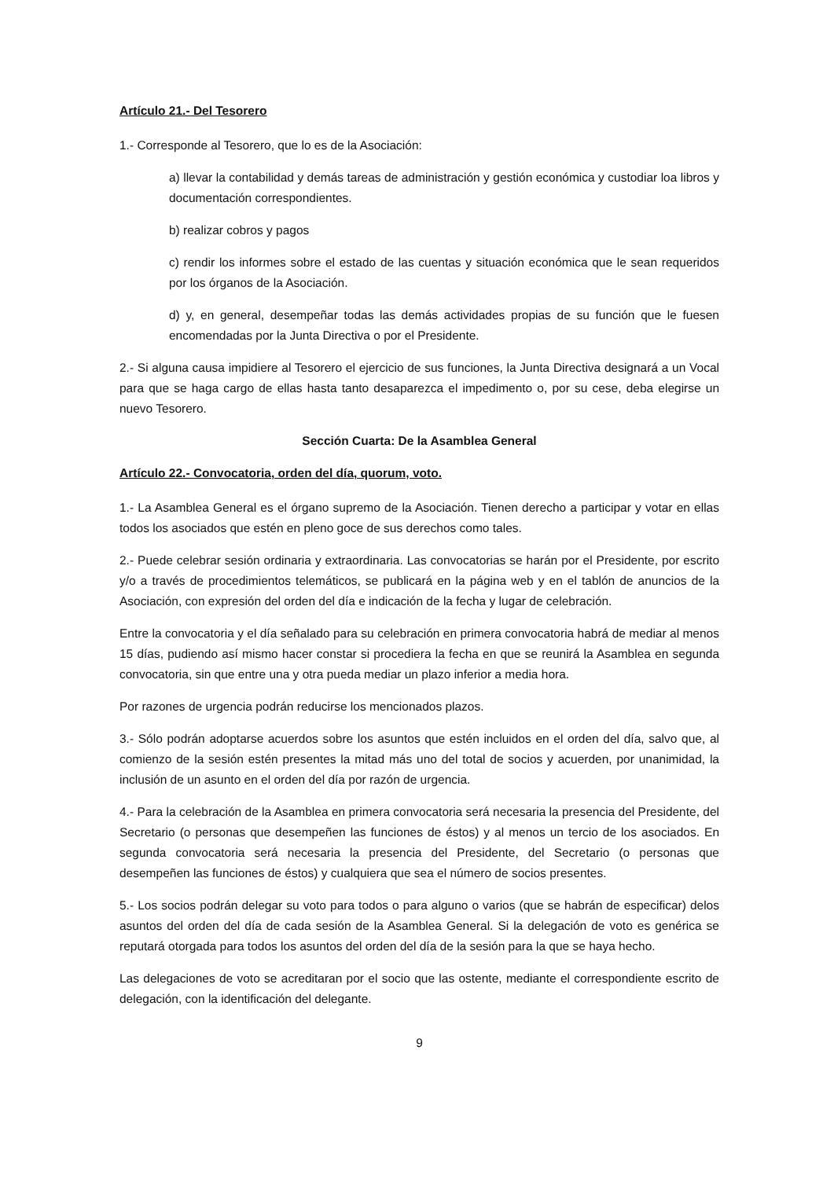Artículo 21.- Del Tesorero
1.- Corresponde al Tesorero, que lo es de la Asociación:
a) llevar la contabilidad y demás tareas de administración y gestión económica y custodiar loa libros y documentación correspondientes.
b) realizar cobros y pagos
c) rendir los informes sobre el estado de las cuentas y situación económica que le sean requeridos por los órganos de la Asociación.
d) y, en general, desempeñar todas las demás actividades propias de su función que le fuesen encomendadas por la Junta Directiva o por el Presidente.
2.- Si alguna causa impidiere al Tesorero el ejercicio de sus funciones, la Junta Directiva designará a un Vocal para que se haga cargo de ellas hasta tanto desaparezca el impedimento o, por su cese, deba elegirse un nuevo Tesorero.
Sección Cuarta: De la Asamblea General
Artículo 22.- Convocatoria, orden del día, quorum, voto.
1.- La Asamblea General es el órgano supremo de la Asociación. Tienen derecho a participar y votar en ellas todos los asociados que estén en pleno goce de sus derechos como tales.
2.- Puede celebrar sesión ordinaria y extraordinaria. Las convocatorias se harán por el Presidente, por escrito y/o a través de procedimientos telemáticos, se publicará en la página web y en el tablón de anuncios de la Asociación, con expresión del orden del día e indicación de la fecha y lugar de celebración.
Entre la convocatoria y el día señalado para su celebración en primera convocatoria habrá de mediar al menos 15 días, pudiendo así mismo hacer constar si procediera la fecha en que se reunirá la Asamblea en segunda convocatoria, sin que entre una y otra pueda mediar un plazo inferior a media hora.
Por razones de urgencia podrán reducirse los mencionados plazos.
3.- Sólo podrán adoptarse acuerdos sobre los asuntos que estén incluidos en el orden del día, salvo que, al comienzo de la sesión estén presentes la mitad más uno del total de socios y acuerden, por unanimidad, la inclusión de un asunto en el orden del día por razón de urgencia.
4.- Para la celebración de la Asamblea en primera convocatoria será necesaria la presencia del Presidente, del Secretario (o personas que desempeñen las funciones de éstos) y al menos un tercio de los asociados. En segunda convocatoria será necesaria la presencia del Presidente, del Secretario (o personas que desempeñen las funciones de éstos) y cualquiera que sea el número de socios presentes.
5.- Los socios podrán delegar su voto para todos o para alguno o varios (que se habrán de especificar) delos asuntos del orden del día de cada sesión de la Asamblea General. Si la delegación de voto es genérica se reputará otorgada para todos los asuntos del orden del día de la sesión para la que se haya hecho.
Las delegaciones de voto se acreditaran por el socio que las ostente, mediante el correspondiente escrito de delegación, con la identificación del delegante.
9